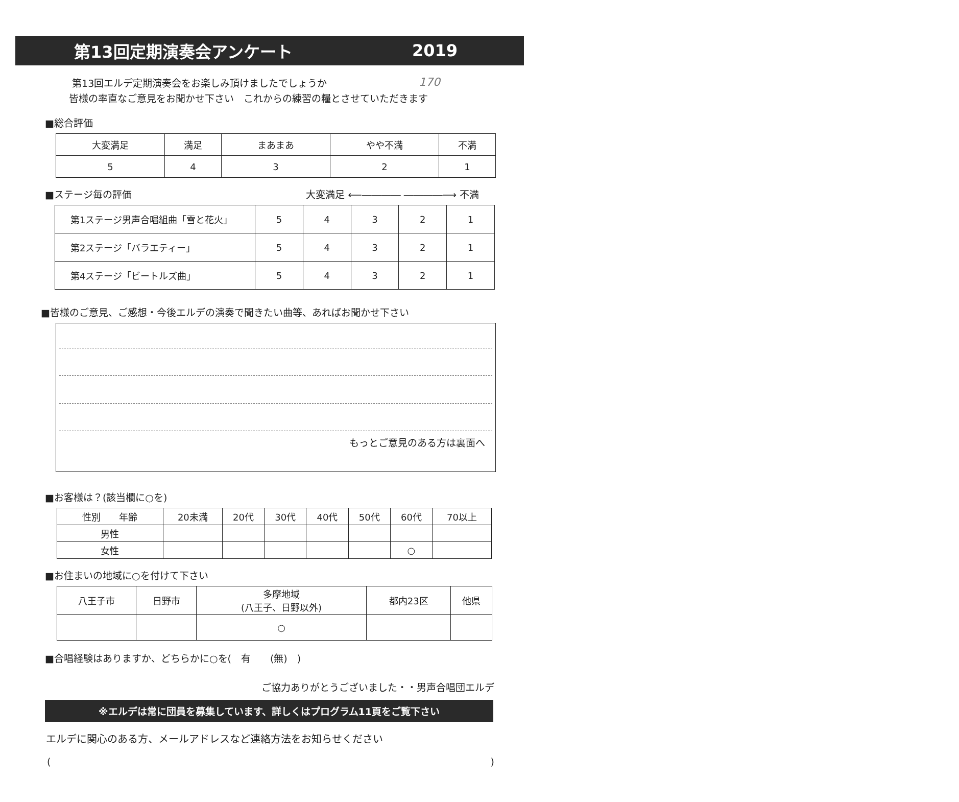第13回定期演奏会アンケート 2019
第13回エルデ定期演奏会をお楽しみ頂けましたでしょうか
皆様の率直なご意見をお聞かせ下さい　これからの練習の糧とさせていただきます
170
■総合評価
| 大変満足 | 満足 | まあまあ | やや不満 | 不満 |
| --- | --- | --- | --- | --- |
| 5 | 4 | 3 | 2 | 1 |
■ステージ毎の評価 大変満足 ⟵―――― ――――⟶ 不満
| 第1ステージ男声合唱組曲「雪と花火」 | 5 | 4 | 3 | 2 | 1 |
| 第2ステージ「バラエティー」 | 5 | 4 | 3 | 2 | 1 |
| 第4ステージ「ビートルズ曲」 | 5 | 4 | 3 | 2 | 1 |
■皆様のご意見、ご感想・今後エルデの演奏で聞きたい曲等、あればお聞かせ下さい
もっとご意見のある方は裏面へ
■お客様は？(該当欄に○を)
| 性別 年齢 | 20未満 | 20代 | 30代 | 40代 | 50代 | 60代 | 70以上 |
| 男性 | | | | | | | |
| 女性 | | | | | | ○ | |
■お住まいの地域に○を付けて下さい
| 八王子市 | 日野市 | 多摩地域 (八王子、日野以外) | 都内23区 | 他県 |
| | | ○ | | |
■合唱経験はありますか、どちらかに○を(　有　　(無)　)
ご協力ありがとうございました・・男声合唱団エルデ
※エルデは常に団員を募集しています、詳しくはプログラム11頁をご覧下さい
エルデに関心のある方、メールアドレスなど連絡方法をお知らせください
()